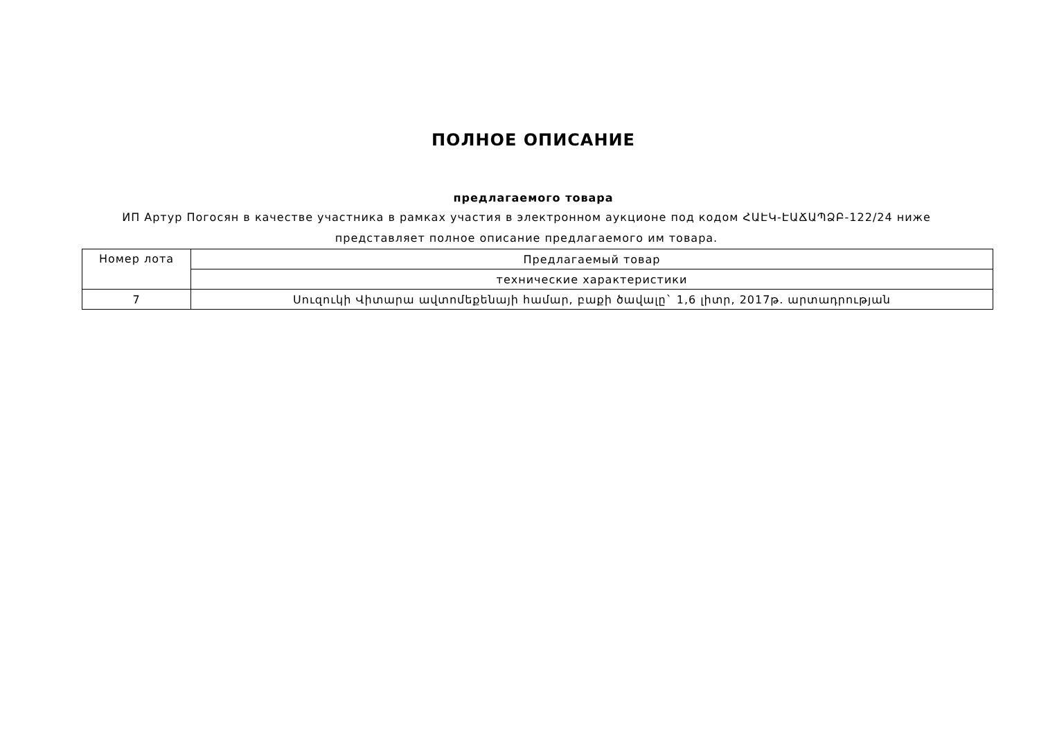ПОЛНОЕ ОПИСАНИЕ
предлагаемого товара
ИП Артур Погосян в качестве участника в рамках участия в электронном аукционе под кодом ՀԱԷԿ-ԷԱՃԱՊՁԲ-122/24 ниже представляет полное описание предлагаемого им товара.
| Номер лота | Предлагаемый товар |
| | технические характеристики |
| 7 | Սուզուկի Վիտարա ավտոմեքենայի համար, բաքի ծավալը` 1,6 լիտր, 2017թ. արտադրության |